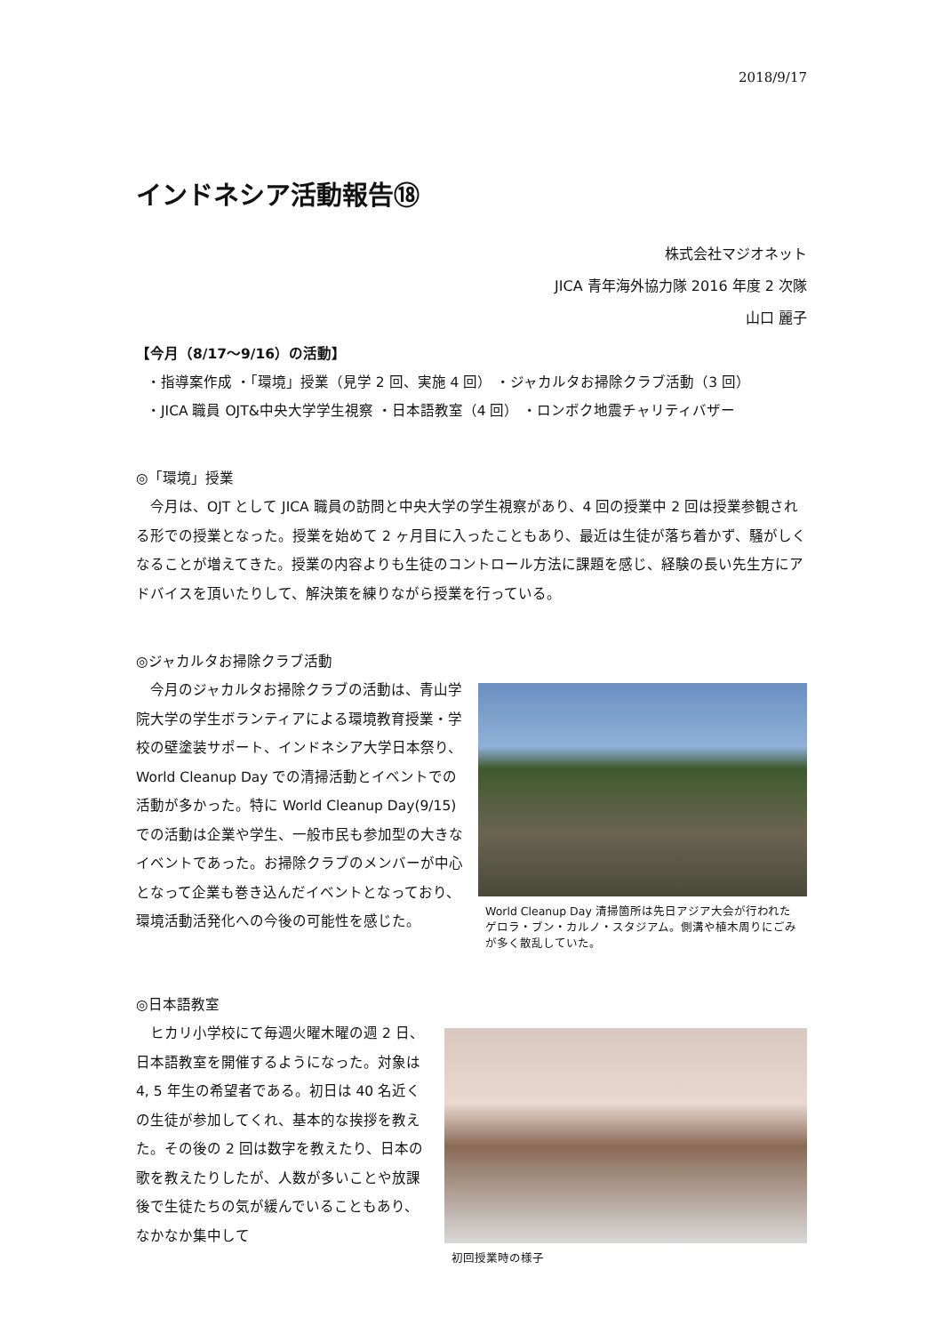2018/9/17
インドネシア活動報告⑱
株式会社マジオネット
JICA 青年海外協力隊 2016 年度 2 次隊
山口 麗子
【今月（8/17～9/16）の活動】
・指導案作成 ・「環境」授業（見学 2 回、実施 4 回） ・ジャカルタお掃除クラブ活動（3 回）
・JICA 職員 OJT&中央大学学生視察 ・日本語教室（4 回） ・ロンボク地震チャリティバザー
◎「環境」授業
　今月は、OJT として JICA 職員の訪問と中央大学の学生視察があり、4 回の授業中 2 回は授業参観される形での授業となった。授業を始めて 2 ヶ月目に入ったこともあり、最近は生徒が落ち着かず、騒がしくなることが増えてきた。授業の内容よりも生徒のコントロール方法に課題を感じ、経験の長い先生方にアドバイスを頂いたりして、解決策を練りながら授業を行っている。
◎ジャカルタお掃除クラブ活動
　今月のジャカルタお掃除クラブの活動は、青山学院大学の学生ボランティアによる環境教育授業・学校の壁塗装サポート、インドネシア大学日本祭り、World Cleanup Day での清掃活動とイベントでの活動が多かった。特に World Cleanup Day(9/15)での活動は企業や学生、一般市民も参加型の大きなイベントであった。お掃除クラブのメンバーが中心となって企業も巻き込んだイベントとなっており、環境活動活発化への今後の可能性を感じた。
World Cleanup Day 清掃箇所は先日アジア大会が行われたゲロラ・ブン・カルノ・スタジアム。側溝や植木周りにごみが多く散乱していた。
◎日本語教室
　ヒカリ小学校にて毎週火曜木曜の週 2 日、日本語教室を開催するようになった。対象は 4, 5 年生の希望者である。初日は 40 名近くの生徒が参加してくれ、基本的な挨拶を教えた。その後の 2 回は数字を教えたり、日本の歌を教えたりしたが、人数が多いことや放課後で生徒たちの気が緩んでいることもあり、なかなか集中して
初回授業時の様子